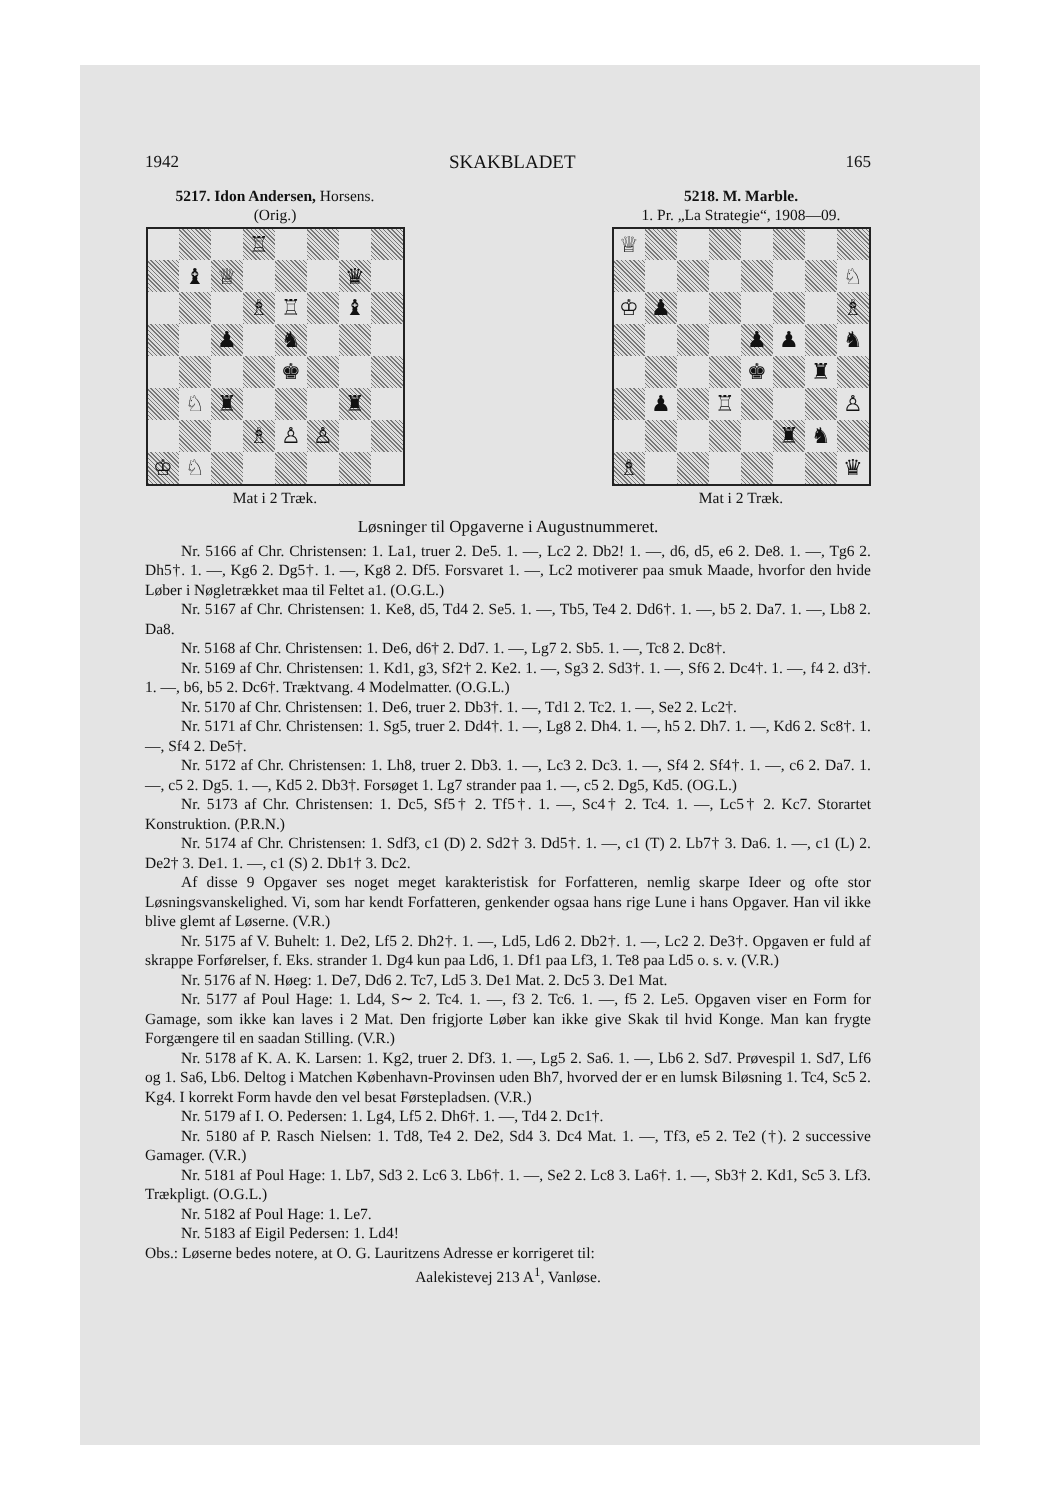1942 SKAKBLADET 165
5217. Idon Andersen, Horsens.
(Orig.)
♖
♝
♕
♛
♗
♖
♝
♟
♞
♚
♘
♜
♜
♗
♙
♙
♔
♘
Mat i 2 Træk.
5218. M. Marble.
1. Pr. „La Strategie“, 1908—09.
♕
♘
♔
♟
♗
♟
♟
♞
♚
♜
♟
♖
♙
♜
♞
♗
♛
Mat i 2 Træk.
Løsninger til Opgaverne i Augustnummeret.
Nr. 5166 af Chr. Christensen: 1. La1, truer 2. De5. 1. —, Lc2 2. Db2! 1. —, d6, d5, e6 2. De8. 1. —, Tg6 2. Dh5†. 1. —, Kg6 2. Dg5†. 1. —, Kg8 2. Df5. Forsvaret 1. —, Lc2 motiverer paa smuk Maade, hvorfor den hvide Løber i Nøgletrækket maa til Feltet a1. (O.G.L.)
Nr. 5167 af Chr. Christensen: 1. Ke8, d5, Td4 2. Se5. 1. —, Tb5, Te4 2. Dd6†. 1. —, b5 2. Da7. 1. —, Lb8 2. Da8.
Nr. 5168 af Chr. Christensen: 1. De6, d6† 2. Dd7. 1. —, Lg7 2. Sb5. 1. —, Tc8 2. Dc8†.
Nr. 5169 af Chr. Christensen: 1. Kd1, g3, Sf2† 2. Ke2. 1. —, Sg3 2. Sd3†. 1. —, Sf6 2. Dc4†. 1. —, f4 2. d3†. 1. —, b6, b5 2. Dc6†. Træktvang. 4 Modelmatter. (O.G.L.)
Nr. 5170 af Chr. Christensen: 1. De6, truer 2. Db3†. 1. —, Td1 2. Tc2. 1. —, Se2 2. Lc2†.
Nr. 5171 af Chr. Christensen: 1. Sg5, truer 2. Dd4†. 1. —, Lg8 2. Dh4. 1. —, h5 2. Dh7. 1. —, Kd6 2. Sc8†. 1. —, Sf4 2. De5†.
Nr. 5172 af Chr. Christensen: 1. Lh8, truer 2. Db3. 1. —, Lc3 2. Dc3. 1. —, Sf4 2. Sf4†. 1. —, c6 2. Da7. 1. —, c5 2. Dg5. 1. —, Kd5 2. Db3†. Forsøget 1. Lg7 strander paa 1. —, c5 2. Dg5, Kd5. (OG.L.)
Nr. 5173 af Chr. Christensen: 1. Dc5, Sf5† 2. Tf5†. 1. —, Sc4† 2. Tc4. 1. —, Lc5† 2. Kc7. Storartet Konstruktion. (P.R.N.)
Nr. 5174 af Chr. Christensen: 1. Sdf3, c1 (D) 2. Sd2† 3. Dd5†. 1. —, c1 (T) 2. Lb7† 3. Da6. 1. —, c1 (L) 2. De2† 3. De1. 1. —, c1 (S) 2. Db1† 3. Dc2.
Af disse 9 Opgaver ses noget meget karakteristisk for Forfatteren, nemlig skarpe Ideer og ofte stor Løsningsvanskelighed. Vi, som har kendt Forfatteren, genkender ogsaa hans rige Lune i hans Opgaver. Han vil ikke blive glemt af Løserne. (V.R.)
Nr. 5175 af V. Buhelt: 1. De2, Lf5 2. Dh2†. 1. —, Ld5, Ld6 2. Db2†. 1. —, Lc2 2. De3†. Opgaven er fuld af skrappe Forførelser, f. Eks. strander 1. Dg4 kun paa Ld6, 1. Df1 paa Lf3, 1. Te8 paa Ld5 o. s. v. (V.R.)
Nr. 5176 af N. Høeg: 1. De7, Dd6 2. Tc7, Ld5 3. De1 Mat. 2. Dc5 3. De1 Mat.
Nr. 5177 af Poul Hage: 1. Ld4, S∼ 2. Tc4. 1. —, f3 2. Tc6. 1. —, f5 2. Le5. Opgaven viser en Form for Gamage, som ikke kan laves i 2 Mat. Den frigjorte Løber kan ikke give Skak til hvid Konge. Man kan frygte Forgængere til en saadan Stilling. (V.R.)
Nr. 5178 af K. A. K. Larsen: 1. Kg2, truer 2. Df3. 1. —, Lg5 2. Sa6. 1. —, Lb6 2. Sd7. Prøvespil 1. Sd7, Lf6 og 1. Sa6, Lb6. Deltog i Matchen København-Provinsen uden Bh7, hvorved der er en lumsk Biløsning 1. Tc4, Sc5 2. Kg4. I korrekt Form havde den vel besat Førstepladsen. (V.R.)
Nr. 5179 af I. O. Pedersen: 1. Lg4, Lf5 2. Dh6†. 1. —, Td4 2. Dc1†.
Nr. 5180 af P. Rasch Nielsen: 1. Td8, Te4 2. De2, Sd4 3. Dc4 Mat. 1. —, Tf3, e5 2. Te2 (†). 2 successive Gamager. (V.R.)
Nr. 5181 af Poul Hage: 1. Lb7, Sd3 2. Lc6 3. Lb6†. 1. —, Se2 2. Lc8 3. La6†. 1. —, Sb3† 2. Kd1, Sc5 3. Lf3. Trækpligt. (O.G.L.)
Nr. 5182 af Poul Hage: 1. Le7.
Nr. 5183 af Eigil Pedersen: 1. Ld4!
Obs.: Løserne bedes notere, at O. G. Lauritzens Adresse er korrigeret til:
Aalekistevej 213 A<sup>1</sup>, Vanløse.